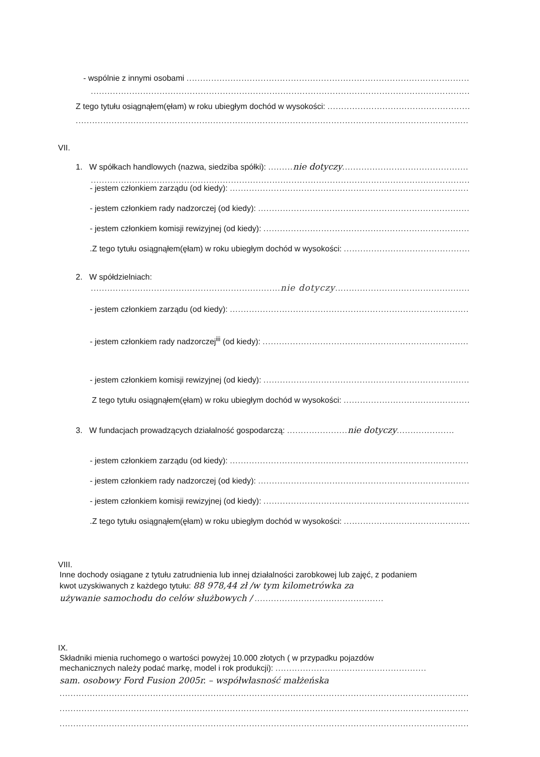- wspólnie z innymi osobami ..................................................................................................................
.......................................................................................................................................................
Z tego tytułu osiągnąłem(ęłam) w roku ubiegłym dochód w wysokości: ........................................................
.......................................................................................................................................................
VII.
1. W spółkach handlowych (nazwa, siedziba spółki): ......... nie dotyczy..................................................
.......................................................................................................................................................
- jestem członkiem zarządu (od kiedy): ..............................................................................................
- jestem członkiem rady nadzorczej (od kiedy): ..................................................................................
- jestem członkiem komisji rewizyjnej (od kiedy): ..............................................................................
.Z tego tytułu osiągnąłem(ęłam) w roku ubiegłym dochód w wysokości: .................................................
2. W spółdzielniach:
.....................................................................nie dotyczy...................................................
- jestem członkiem zarządu (od kiedy): ..............................................................................................
- jestem członkiem rady nadzorczej<sup>iii</sup> (od kiedy): ..................................................................................
- jestem członkiem komisji rewizyjnej (od kiedy): ..............................................................................
Z tego tytułu osiągnąłem(ęłam) w roku ubiegłym dochód w wysokości: .................................................
3. W fundacjach prowadzących działalność gospodarczą: ...................... nie dotyczy.....................
- jestem członkiem zarządu (od kiedy): ..............................................................................................
- jestem członkiem rady nadzorczej (od kiedy): ..................................................................................
- jestem członkiem komisji rewizyjnej (od kiedy): ..............................................................................
.Z tego tytułu osiągnąłem(ęłam) w roku ubiegłym dochód w wysokości: .................................................
VIII.
Inne dochody osiągane z tytułu zatrudnienia lub innej działalności zarobkowej lub zajęć, z podaniem
kwot uzyskiwanych z każdego tytułu: 88 978,44 zł /w tym kilometrówka za
używanie samochodu do celów służbowych / ...............................................
IX.
Składniki mienia ruchomego o wartości powyżej 10.000 złotych ( w przypadku pojazdów
mechanicznych należy podać markę, model i rok produkcji): .......................................................
sam. osobowy Ford Fusion 2005r. – współwłasność małżeńska
.......................................................................................................................................................
.......................................................................................................................................................
.......................................................................................................................................................